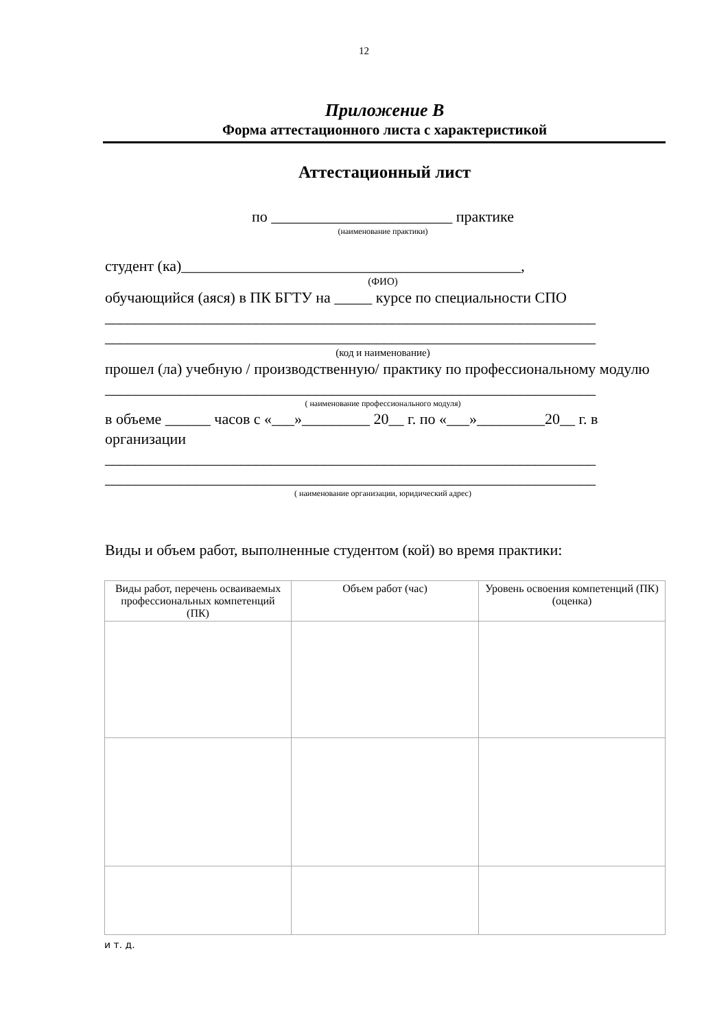12
Приложение В
Форма аттестационного листа с характеристикой
Аттестационный лист
по ________________________ практике
(наименование практики)
студент (ка)_____________________________________________,
(ФИО)
обучающийся (аяся) в ПК БГТУ на _____ курсе по специальности СПО
_________________________________________________________________
_________________________________________________________________
(код и наименование)
прошел (ла) учебную / производственную/ практику по профессиональному модулю
_________________________________________________________________
( наименование профессионального модуля)
в объеме ______ часов с «___»_________ 20__ г. по «___»_________20__ г. в организации
_________________________________________________________________
_________________________________________________________________
( наименование организации, юридический адрес)
Виды и объем работ, выполненные студентом (кой) во время практики:
| Виды работ, перечень осваиваемых профессиональных компетенций (ПК) | Объем работ (час) | Уровень освоения компетенций (ПК) (оценка) |
| --- | --- | --- |
и т. д.